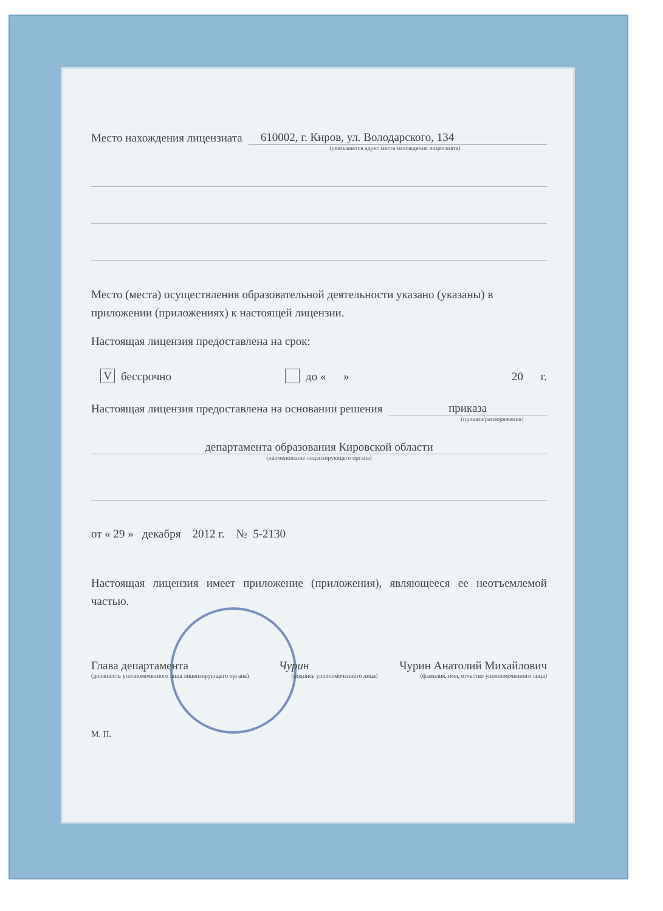Место нахождения лицензиата 610002, г. Киров, ул. Володарского, 134
(указывается адрес места нахождения лицензиата)
Место (места) осуществления образовательной деятельности указано (указаны) в приложении (приложениях) к настоящей лицензии.
Настоящая лицензия предоставлена на срок:
Vбессрочно до « » 20 г.
Настоящая лицензия предоставлена на основании решения приказа
(приказа/распоряжения)
департамента образования Кировской области
(наименование лицензирующего органа)
от « 29 » декабря 2012 г. № 5-2130
Настоящая лицензия имеет приложение (приложения), являющееся ее неотъемлемой частью.
Глава департамента Чурин Чурин Анатолий Михайлович
(должность уполномоченного лица лицензирующего органа) (подпись уполномоченного лица) (фамилия, имя, отчество уполномоченного лица)
М. П.